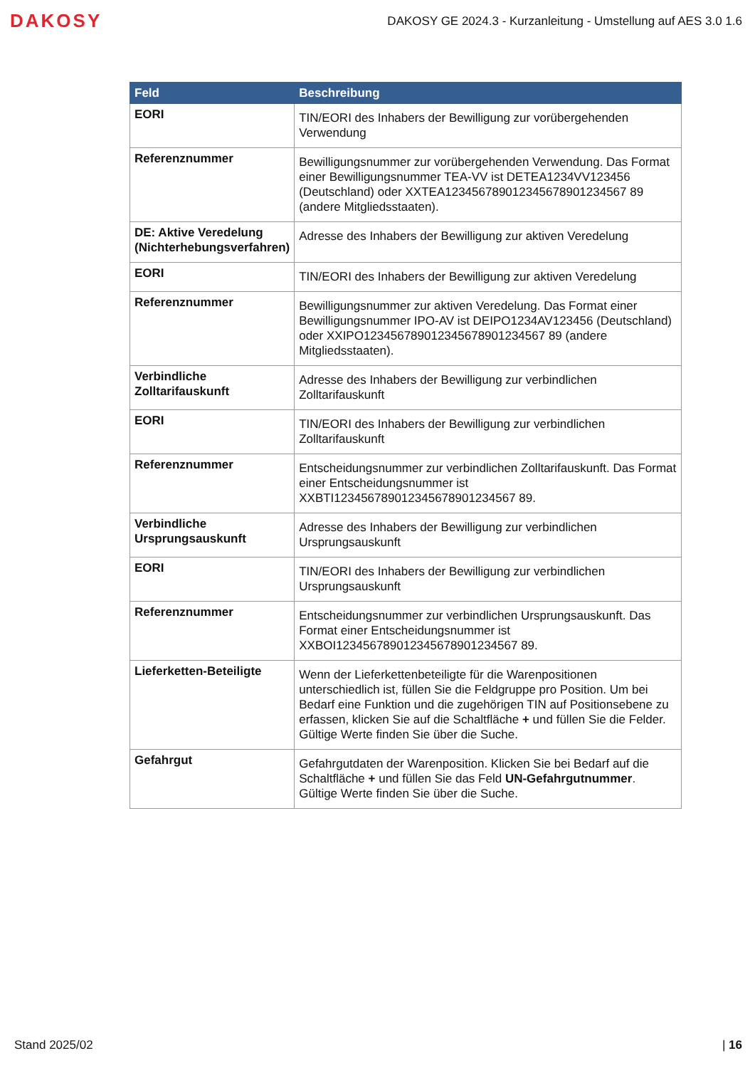DAKOSY
DAKOSY GE 2024.3 - Kurzanleitung - Umstellung auf AES 3.0 1.6
| Feld | Beschreibung |
| --- | --- |
| EORI | TIN/EORI des Inhabers der Bewilligung zur vorübergehenden Verwendung |
| Referenznummer | Bewilligungsnummer zur vorübergehenden Verwendung. Das Format einer Bewilligungsnummer TEA-VV ist DETEA1234VV123456 (Deutschland) oder XXTEA123456789012345678901234567 89 (andere Mitgliedsstaaten). |
| DE: Aktive Veredelung (Nichterhebungsverfahren) | Adresse des Inhabers der Bewilligung zur aktiven Veredelung |
| EORI | TIN/EORI des Inhabers der Bewilligung zur aktiven Veredelung |
| Referenznummer | Bewilligungsnummer zur aktiven Veredelung. Das Format einer Bewilligungsnummer IPO-AV ist DEIPO1234AV123456 (Deutschland) oder XXIPO123456789012345678901234567 89 (andere Mitgliedsstaaten). |
| Verbindliche Zolltarifauskunft | Adresse des Inhabers der Bewilligung zur verbindlichen Zolltarifauskunft |
| EORI | TIN/EORI des Inhabers der Bewilligung zur verbindlichen Zolltarifauskunft |
| Referenznummer | Entscheidungsnummer zur verbindlichen Zolltarifauskunft. Das Format einer Entscheidungsnummer ist XXBTI123456789012345678901234567 89. |
| Verbindliche Ursprungsauskunft | Adresse des Inhabers der Bewilligung zur verbindlichen Ursprungsauskunft |
| EORI | TIN/EORI des Inhabers der Bewilligung zur verbindlichen Ursprungsauskunft |
| Referenznummer | Entscheidungsnummer zur verbindlichen Ursprungsauskunft. Das Format einer Entscheidungsnummer ist XXBOI123456789012345678901234567 89. |
| Lieferketten-Beteiligte | Wenn der Lieferkettenbeteiligte für die Warenpositionen unterschiedlich ist, füllen Sie die Feldgruppe pro Position. Um bei Bedarf eine Funktion und die zugehörigen TIN auf Positionsebene zu erfassen, klicken Sie auf die Schaltfläche + und füllen Sie die Felder. Gültige Werte finden Sie über die Suche. |
| Gefahrgut | Gefahrgutdaten der Warenposition. Klicken Sie bei Bedarf auf die Schaltfläche + und füllen Sie das Feld UN-Gefahrgutnummer . Gültige Werte finden Sie über die Suche. |
Stand 2025/02 | 16